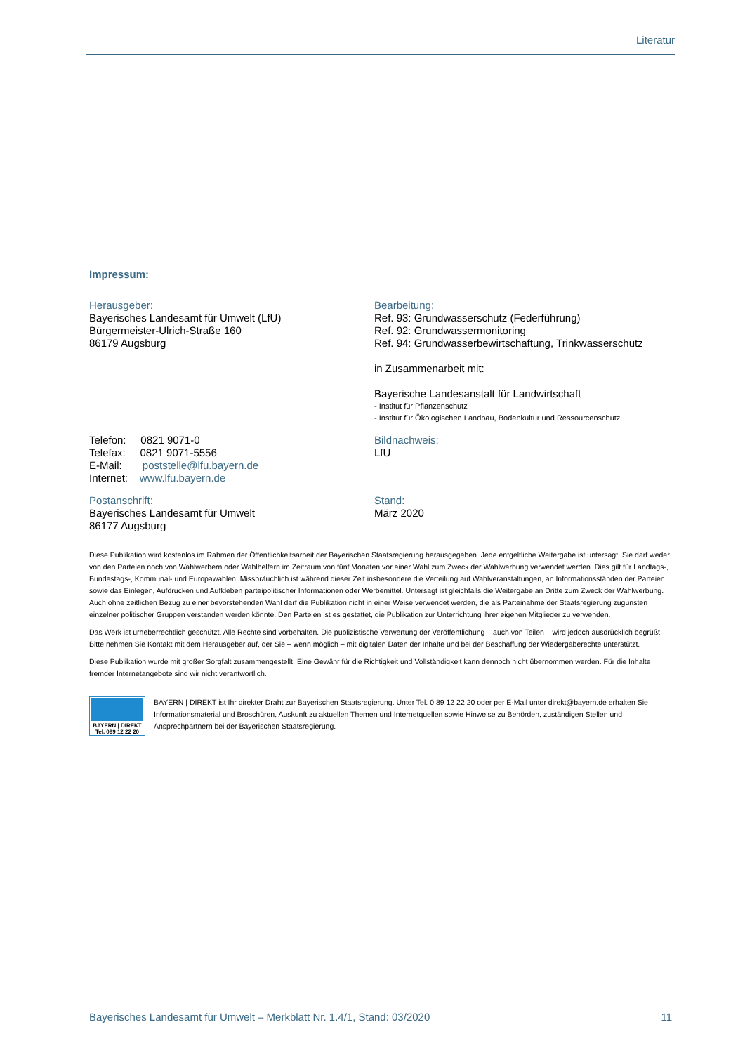Literatur
Impressum:
Herausgeber:
Bayerisches Landesamt für Umwelt (LfU)
Bürgermeister-Ulrich-Straße 160
86179 Augsburg
Bearbeitung:
Ref. 93: Grundwasserschutz (Federführung)
Ref. 92: Grundwassermonitoring
Ref. 94: Grundwasserbewirtschaftung, Trinkwasserschutz
in Zusammenarbeit mit:
Bayerische Landesanstalt für Landwirtschaft
- Institut für Pflanzenschutz
- Institut für Ökologischen Landbau, Bodenkultur und Ressourcenschutz
Telefon: 0821 9071-0
Telefax: 0821 9071-5556
E-Mail: poststelle@lfu.bayern.de
Internet: www.lfu.bayern.de
Bildnachweis:
LfU
Postanschrift:
Bayerisches Landesamt für Umwelt
86177 Augsburg
Stand:
März 2020
Diese Publikation wird kostenlos im Rahmen der Öffentlichkeitsarbeit der Bayerischen Staatsregierung herausgegeben. Jede entgeltliche Weitergabe ist untersagt. Sie darf weder von den Parteien noch von Wahlwerbern oder Wahlhelfern im Zeitraum von fünf Monaten vor einer Wahl zum Zweck der Wahlwerbung verwendet werden. Dies gilt für Landtags-, Bundestags-, Kommunal- und Europawahlen. Missbräuchlich ist während dieser Zeit insbesondere die Verteilung auf Wahlveranstaltungen, an Informationsständen der Parteien sowie das Einlegen, Aufdrucken und Aufkleben parteipolitischer Informationen oder Werbemittel. Untersagt ist gleichfalls die Weitergabe an Dritte zum Zweck der Wahlwerbung. Auch ohne zeitlichen Bezug zu einer bevorstehenden Wahl darf die Publikation nicht in einer Weise verwendet werden, die als Parteinahme der Staatsregierung zugunsten einzelner politischer Gruppen verstanden werden könnte. Den Parteien ist es gestattet, die Publikation zur Unterrichtung ihrer eigenen Mitglieder zu verwenden.
Das Werk ist urheberrechtlich geschützt. Alle Rechte sind vorbehalten. Die publizistische Verwertung der Veröffentlichung – auch von Teilen – wird jedoch ausdrücklich begrüßt. Bitte nehmen Sie Kontakt mit dem Herausgeber auf, der Sie – wenn möglich – mit digitalen Daten der Inhalte und bei der Beschaffung der Wiedergaberechte unterstützt.
Diese Publikation wurde mit großer Sorgfalt zusammengestellt. Eine Gewähr für die Richtigkeit und Vollständigkeit kann dennoch nicht übernommen werden. Für die Inhalte fremder Internetangebote sind wir nicht verantwortlich.
BAYERN | DIREKT
Tel. 089 12 22 20
BAYERN | DIREKT ist Ihr direkter Draht zur Bayerischen Staatsregierung. Unter Tel. 0 89 12 22 20 oder per E-Mail unter direkt@bayern.de erhalten Sie Informationsmaterial und Broschüren, Auskunft zu aktuellen Themen und Internetquellen sowie Hinweise zu Behörden, zuständigen Stellen und Ansprechpartnern bei der Bayerischen Staatsregierung.
Bayerisches Landesamt für Umwelt – Merkblatt Nr. 1.4/1, Stand: 03/2020 11